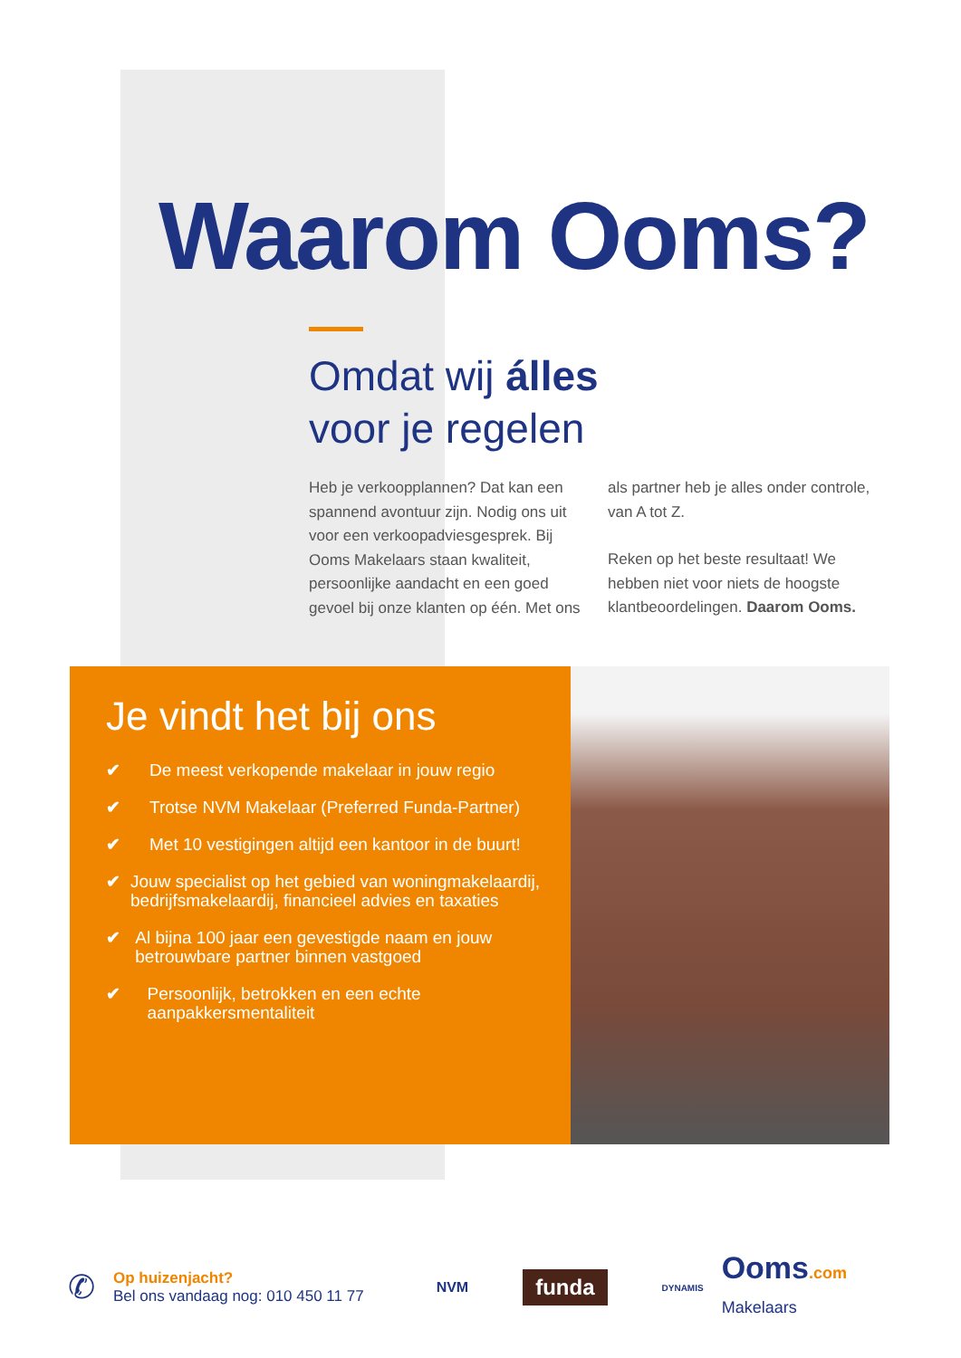Waarom Ooms?
Omdat wij álles
voor je regelen
Heb je verkoopplannen? Dat kan een spannend avontuur zijn. Nodig ons uit voor een verkoopadviesgesprek. Bij Ooms Makelaars staan kwaliteit, persoonlijke aandacht en een goed gevoel bij onze klanten op één. Met ons als partner heb je alles onder controle, van A tot Z.
Reken op het beste resultaat! We hebben niet voor niets de hoogste klantbeoordelingen. Daarom Ooms.
Je vindt het bij ons
✔ De meest verkopende makelaar in jouw regio
✔ Trotse NVM Makelaar (Preferred Funda-Partner)
✔ Met 10 vestigingen altijd een kantoor in de buurt!
✔ Jouw specialist op het gebied van woningmakelaardij, bedrijfsmakelaardij, financieel advies en taxaties
✔ Al bijna 100 jaar een gevestigde naam en jouw betrouwbare partner binnen vastgoed
✔ Persoonlijk, betrokken en een echte aanpakkersmentaliteit
✆
Op huizenjacht?
Bel ons vandaag nog: 010 450 11 77
NVM
funda
DYNAMIS
Ooms.com
Makelaars